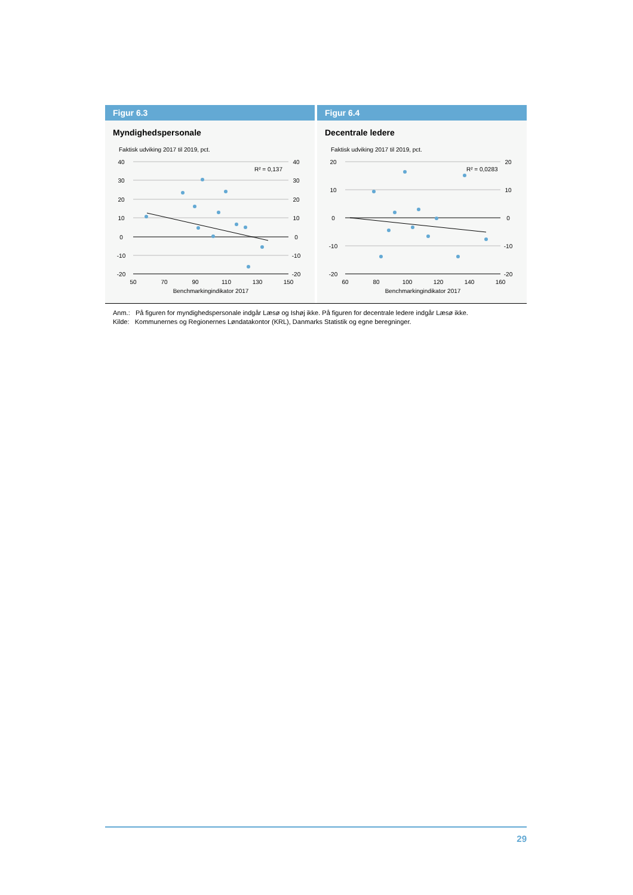Figur 6.3
Myndighedspersonale
Faktisk udviking 2017 til 2019, pct.
40
30
20
10
0
-10
-20
40
30
20
10
0
-10
-20
50
70
90
110
130
150
Benchmarkingindikator 2017
R² = 0,137
Figur 6.4
Decentrale ledere
Faktisk udviking 2017 til 2019, pct.
20
10
0
-10
-20
20
10
0
-10
-20
60
80
100
120
140
160
Benchmarkingindikator 2017
R² = 0,0283
Anm.: På figuren for myndighedspersonale indgår Læsø og Ishøj ikke. På figuren for decentrale ledere indgår Læsø ikke.
Kilde: Kommunernes og Regionernes Løndatakontor (KRL), Danmarks Statistik og egne beregninger.
29